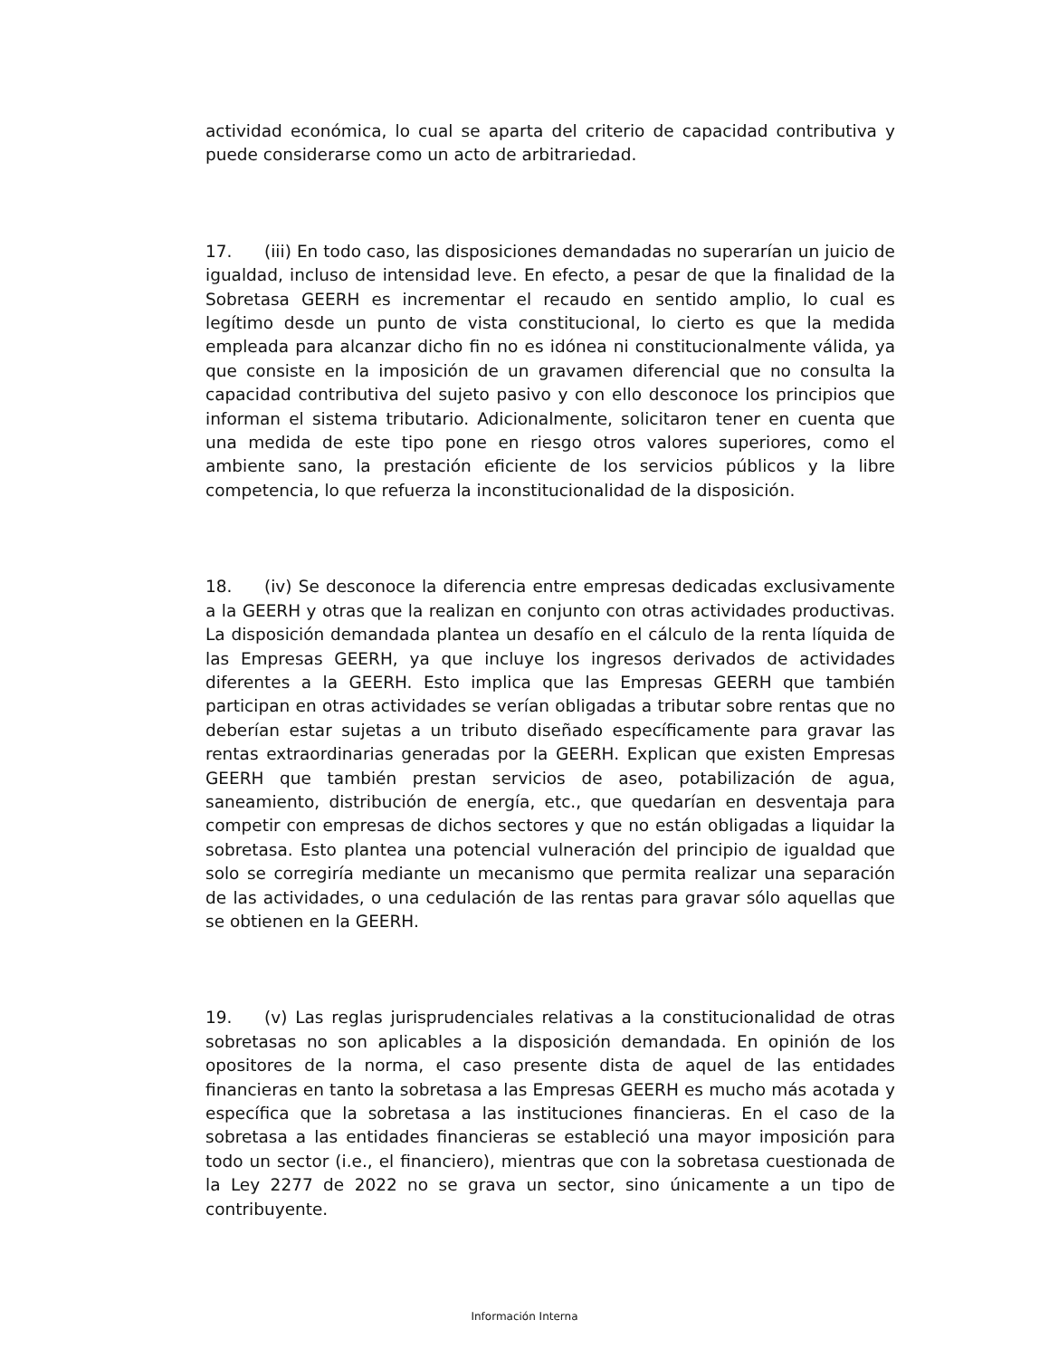actividad económica, lo cual se aparta del criterio de capacidad contributiva y puede considerarse como un acto de arbitrariedad.
17. (iii) En todo caso, las disposiciones demandadas no superarían un juicio de igualdad, incluso de intensidad leve. En efecto, a pesar de que la finalidad de la Sobretasa GEERH es incrementar el recaudo en sentido amplio, lo cual es legítimo desde un punto de vista constitucional, lo cierto es que la medida empleada para alcanzar dicho fin no es idónea ni constitucionalmente válida, ya que consiste en la imposición de un gravamen diferencial que no consulta la capacidad contributiva del sujeto pasivo y con ello desconoce los principios que informan el sistema tributario. Adicionalmente, solicitaron tener en cuenta que una medida de este tipo pone en riesgo otros valores superiores, como el ambiente sano, la prestación eficiente de los servicios públicos y la libre competencia, lo que refuerza la inconstitucionalidad de la disposición.
18. (iv) Se desconoce la diferencia entre empresas dedicadas exclusivamente a la GEERH y otras que la realizan en conjunto con otras actividades productivas. La disposición demandada plantea un desafío en el cálculo de la renta líquida de las Empresas GEERH, ya que incluye los ingresos derivados de actividades diferentes a la GEERH. Esto implica que las Empresas GEERH que también participan en otras actividades se verían obligadas a tributar sobre rentas que no deberían estar sujetas a un tributo diseñado específicamente para gravar las rentas extraordinarias generadas por la GEERH. Explican que existen Empresas GEERH que también prestan servicios de aseo, potabilización de agua, saneamiento, distribución de energía, etc., que quedarían en desventaja para competir con empresas de dichos sectores y que no están obligadas a liquidar la sobretasa. Esto plantea una potencial vulneración del principio de igualdad que solo se corregiría mediante un mecanismo que permita realizar una separación de las actividades, o una cedulación de las rentas para gravar sólo aquellas que se obtienen en la GEERH.
19. (v) Las reglas jurisprudenciales relativas a la constitucionalidad de otras sobretasas no son aplicables a la disposición demandada. En opinión de los opositores de la norma, el caso presente dista de aquel de las entidades financieras en tanto la sobretasa a las Empresas GEERH es mucho más acotada y específica que la sobretasa a las instituciones financieras. En el caso de la sobretasa a las entidades financieras se estableció una mayor imposición para todo un sector (i.e., el financiero), mientras que con la sobretasa cuestionada de la Ley 2277 de 2022 no se grava un sector, sino únicamente a un tipo de contribuyente.
Información Interna